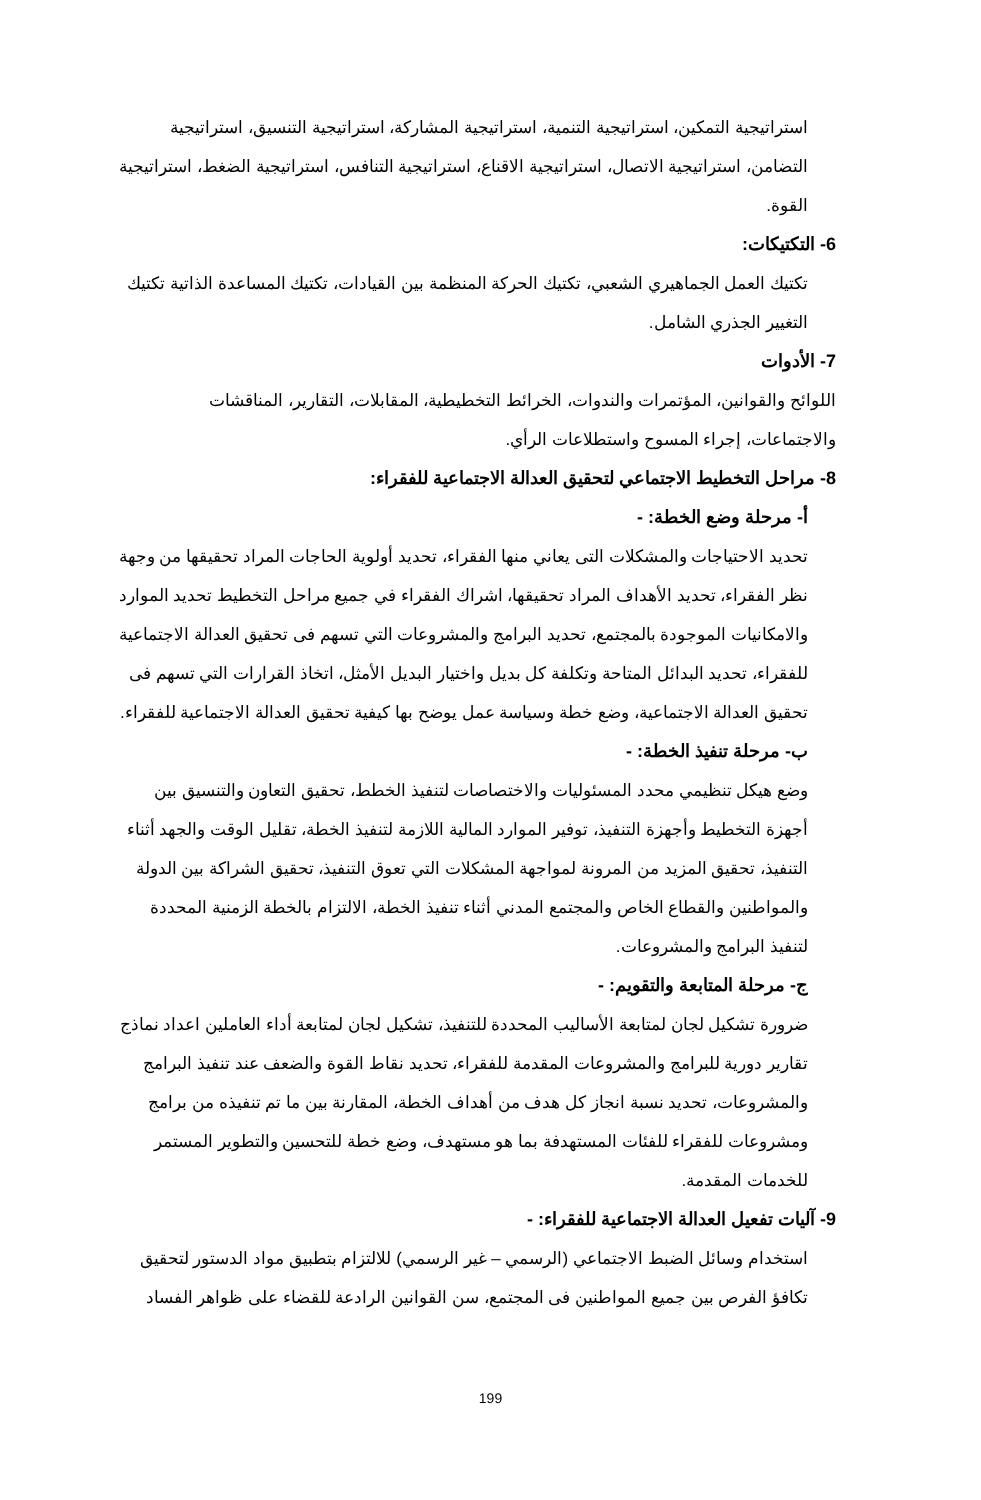استراتيجية التمكين، استراتيجية التنمية، استراتيجية المشاركة، استراتيجية التنسيق، استراتيجية التضامن، استراتيجية الاتصال، استراتيجية الاقناع، استراتيجية التنافس، استراتيجية الضغط، استراتيجية القوة.
6- التكتيكات:
تكتيك العمل الجماهيري الشعبي، تكتيك الحركة المنظمة بين القيادات، تكتيك المساعدة الذاتية تكتيك التغيير الجذري الشامل.
7- الأدوات
اللوائح والقوانين، المؤتمرات والندوات، الخرائط التخطيطية، المقابلات، التقارير، المناقشات والاجتماعات، إجراء المسوح واستطلاعات الرأي.
8- مراحل التخطيط الاجتماعي لتحقيق العدالة الاجتماعية للفقراء:
أ- مرحلة وضع الخطة: -
تحديد الاحتياجات والمشكلات التى يعاني منها الفقراء، تحديد أولوية الحاجات المراد تحقيقها من وجهة نظر الفقراء، تحديد الأهداف المراد تحقيقها، اشراك الفقراء في جميع مراحل التخطيط تحديد الموارد والامكانيات الموجودة بالمجتمع، تحديد البرامج والمشروعات التي تسهم فى تحقيق العدالة الاجتماعية للفقراء، تحديد البدائل المتاحة وتكلفة كل بديل واختيار البديل الأمثل، اتخاذ القرارات التي تسهم فى تحقيق العدالة الاجتماعية، وضع خطة وسياسة عمل يوضح بها كيفية تحقيق العدالة الاجتماعية للفقراء.
ب- مرحلة تنفيذ الخطة: -
وضع هيكل تنظيمي محدد المسئوليات والاختصاصات لتنفيذ الخطط، تحقيق التعاون والتنسيق بين أجهزة التخطيط وأجهزة التنفيذ، توفير الموارد المالية اللازمة لتنفيذ الخطة، تقليل الوقت والجهد أثناء التنفيذ، تحقيق المزيد من المرونة لمواجهة المشكلات التي تعوق التنفيذ، تحقيق الشراكة بين الدولة والمواطنين والقطاع الخاص والمجتمع المدني أثناء تنفيذ الخطة، الالتزام بالخطة الزمنية المحددة لتنفيذ البرامج والمشروعات.
ج- مرحلة المتابعة والتقويم: -
ضرورة تشكيل لجان لمتابعة الأساليب المحددة للتنفيذ، تشكيل لجان لمتابعة أداء العاملين اعداد نماذج تقارير دورية للبرامج والمشروعات المقدمة للفقراء، تحديد نقاط القوة والضعف عند تنفيذ البرامج والمشروعات، تحديد نسبة انجاز كل هدف من أهداف الخطة، المقارنة بين ما تم تنفيذه من برامج ومشروعات للفقراء للفئات المستهدفة بما هو مستهدف، وضع خطة للتحسين والتطوير المستمر للخدمات المقدمة.
9- آليات تفعيل العدالة الاجتماعية للفقراء: -
استخدام وسائل الضبط الاجتماعي (الرسمي – غير الرسمي) للالتزام بتطبيق مواد الدستور لتحقيق تكافؤ الفرص بين جميع المواطنين فى المجتمع، سن القوانين الرادعة للقضاء على ظواهر الفساد
199